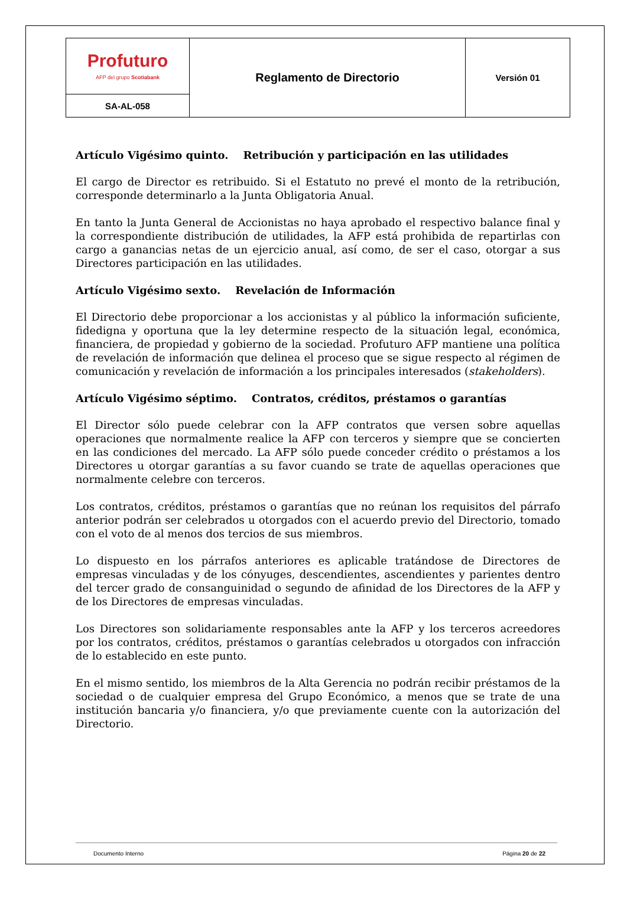| Profuturo AFP del grupo Scotiabank | Reglamento de Directorio | Versión 01 |
| SA-AL-058 | | |
Artículo Vigésimo quinto. Retribución y participación en las utilidades
El cargo de Director es retribuido. Si el Estatuto no prevé el monto de la retribución, corresponde determinarlo a la Junta Obligatoria Anual.
En tanto la Junta General de Accionistas no haya aprobado el respectivo balance final y la correspondiente distribución de utilidades, la AFP está prohibida de repartirlas con cargo a ganancias netas de un ejercicio anual, así como, de ser el caso, otorgar a sus Directores participación en las utilidades.
Artículo Vigésimo sexto. Revelación de Información
El Directorio debe proporcionar a los accionistas y al público la información suficiente, fidedigna y oportuna que la ley determine respecto de la situación legal, económica, financiera, de propiedad y gobierno de la sociedad. Profuturo AFP mantiene una política de revelación de información que delinea el proceso que se sigue respecto al régimen de comunicación y revelación de información a los principales interesados (stakeholders).
Artículo Vigésimo séptimo. Contratos, créditos, préstamos o garantías
El Director sólo puede celebrar con la AFP contratos que versen sobre aquellas operaciones que normalmente realice la AFP con terceros y siempre que se concierten en las condiciones del mercado. La AFP sólo puede conceder crédito o préstamos a los Directores u otorgar garantías a su favor cuando se trate de aquellas operaciones que normalmente celebre con terceros.
Los contratos, créditos, préstamos o garantías que no reúnan los requisitos del párrafo anterior podrán ser celebrados u otorgados con el acuerdo previo del Directorio, tomado con el voto de al menos dos tercios de sus miembros.
Lo dispuesto en los párrafos anteriores es aplicable tratándose de Directores de empresas vinculadas y de los cónyuges, descendientes, ascendientes y parientes dentro del tercer grado de consanguinidad o segundo de afinidad de los Directores de la AFP y de los Directores de empresas vinculadas.
Los Directores son solidariamente responsables ante la AFP y los terceros acreedores por los contratos, créditos, préstamos o garantías celebrados u otorgados con infracción de lo establecido en este punto.
En el mismo sentido, los miembros de la Alta Gerencia no podrán recibir préstamos de la sociedad o de cualquier empresa del Grupo Económico, a menos que se trate de una institución bancaria y/o financiera, y/o que previamente cuente con la autorización del Directorio.
Documento Interno Página 20 de 22